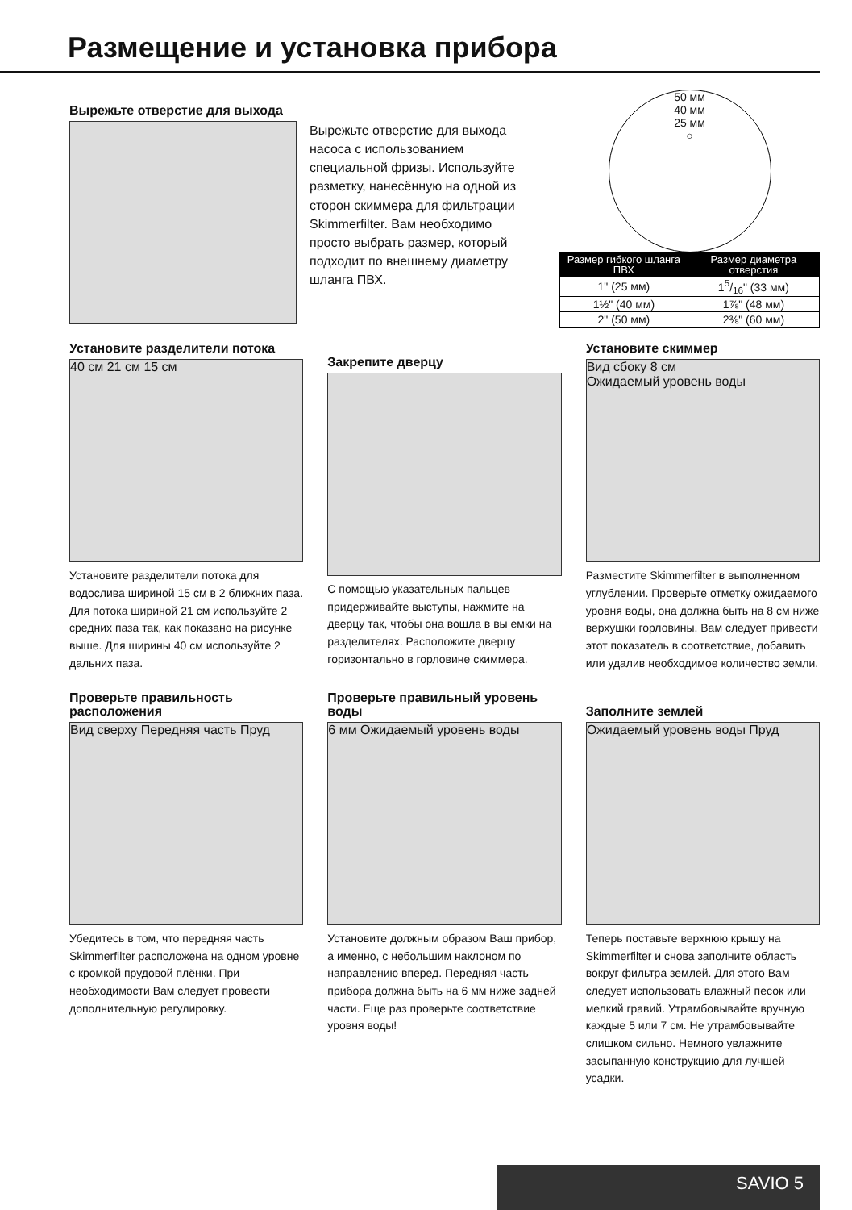Размещение и установка прибора
Вырежьте отверстие для выхода
Вырежьте отверстие для выхода насоса с использованием специальной фризы. Используйте разметку, нанесённую на одной из сторон скиммера для фильтрации Skimmerfilter. Вам необходимо просто выбрать размер, который подходит по внешнему диаметру шланга ПВХ.
50 мм
40 мм
25 мм
○
| Размер гибкого шланга ПВХ | Размер диаметра отверстия |
| --- | --- |
| 1" (25 мм) | 15/16" (33 мм) |
| 1½" (40 мм) | 1⅞" (48 мм) |
| 2" (50 мм) | 2⅜" (60 мм) |
Установите разделители потока
40 см 21 см 15 см
Установите разделители потока для водослива шириной 15 см в 2 ближних паза. Для потока шириной 21 см используйте 2 средних паза так, как показано на рисунке выше. Для ширины 40 см используйте 2 дальних паза.
Закрепите дверцу
С помощью указательных пальцев придерживайте выступы, нажмите на дверцу так, чтобы она вошла в вы емки на разделителях. Расположите дверцу горизонтально в горловине скиммера.
Установите скиммер
Вид сбоку 8 см
Ожидаемый уровень воды
Разместите Skimmerfilter в выполненном углублении. Проверьте отметку ожидаемого уровня воды, она должна быть на 8 см ниже верхушки горловины. Вам следует привести этот показатель в соответствие, добавить или удалив необходимое количество земли.
Проверьте правильность расположения
Вид сверху Передняя часть Пруд
Убедитесь в том, что передняя часть Skimmerfilter расположена на одном уровне с кромкой прудовой плёнки. При необходимости Вам следует провести дополнительную регулировку.
Проверьте правильный уровень воды
6 мм Ожидаемый уровень воды
Установите должным образом Ваш прибор, а именно, с небольшим наклоном по направлению вперед. Передняя часть прибора должна быть на 6 мм ниже задней части. Еще раз проверьте соответствие уровня воды!
Заполните землей
Ожидаемый уровень воды Пруд
Теперь поставьте верхнюю крышу на Skimmerfilter и снова заполните область вокруг фильтра землей. Для этого Вам следует использовать влажный песок или мелкий гравий. Утрамбовывайте вручную каждые 5 или 7 см. Не утрамбовывайте слишком сильно. Немного увлажните засыпанную конструкцию для лучшей усадки.
SAVIO 5